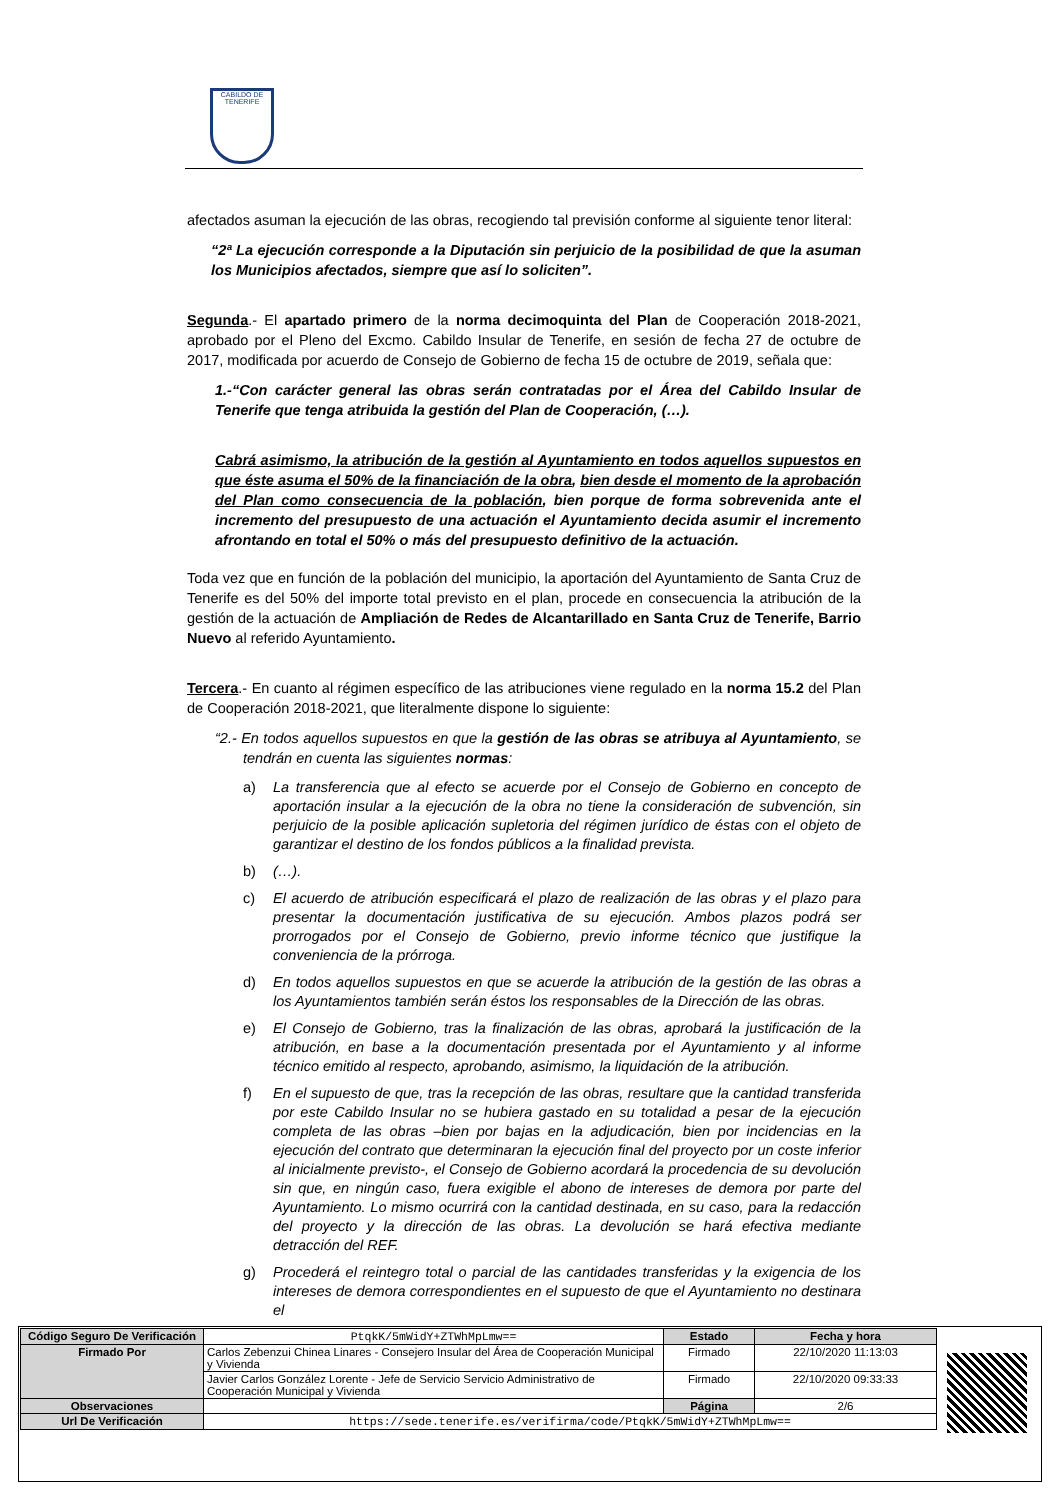CABILDO DE TENERIFE
afectados asuman la ejecución de las obras, recogiendo tal previsión conforme al siguiente tenor literal:
“2ª La ejecución corresponde a la Diputación sin perjuicio de la posibilidad de que la asuman los Municipios afectados, siempre que así lo soliciten”.
Segunda.- El apartado primero de la norma decimoquinta del Plan de Cooperación 2018-2021, aprobado por el Pleno del Excmo. Cabildo Insular de Tenerife, en sesión de fecha 27 de octubre de 2017, modificada por acuerdo de Consejo de Gobierno de fecha 15 de octubre de 2019, señala que:
1.-“Con carácter general las obras serán contratadas por el Área del Cabildo Insular de Tenerife que tenga atribuida la gestión del Plan de Cooperación, (…).
Cabrá asimismo, la atribución de la gestión al Ayuntamiento en todos aquellos supuestos en que éste asuma el 50% de la financiación de la obra, bien desde el momento de la aprobación del Plan como consecuencia de la población, bien porque de forma sobrevenida ante el incremento del presupuesto de una actuación el Ayuntamiento decida asumir el incremento afrontando en total el 50% o más del presupuesto definitivo de la actuación.
Toda vez que en función de la población del municipio, la aportación del Ayuntamiento de Santa Cruz de Tenerife es del 50% del importe total previsto en el plan, procede en consecuencia la atribución de la gestión de la actuación de Ampliación de Redes de Alcantarillado en Santa Cruz de Tenerife, Barrio Nuevo al referido Ayuntamiento.
Tercera.- En cuanto al régimen específico de las atribuciones viene regulado en la norma 15.2 del Plan de Cooperación 2018-2021, que literalmente dispone lo siguiente:
“2.- En todos aquellos supuestos en que la gestión de las obras se atribuya al Ayuntamiento, se tendrán en cuenta las siguientes normas:
a) La transferencia que al efecto se acuerde por el Consejo de Gobierno en concepto de aportación insular a la ejecución de la obra no tiene la consideración de subvención, sin perjuicio de la posible aplicación supletoria del régimen jurídico de éstas con el objeto de garantizar el destino de los fondos públicos a la finalidad prevista.
b) (…).
c) El acuerdo de atribución especificará el plazo de realización de las obras y el plazo para presentar la documentación justificativa de su ejecución. Ambos plazos podrá ser prorrogados por el Consejo de Gobierno, previo informe técnico que justifique la conveniencia de la prórroga.
d) En todos aquellos supuestos en que se acuerde la atribución de la gestión de las obras a los Ayuntamientos también serán éstos los responsables de la Dirección de las obras.
e) El Consejo de Gobierno, tras la finalización de las obras, aprobará la justificación de la atribución, en base a la documentación presentada por el Ayuntamiento y al informe técnico emitido al respecto, aprobando, asimismo, la liquidación de la atribución.
f) En el supuesto de que, tras la recepción de las obras, resultare que la cantidad transferida por este Cabildo Insular no se hubiera gastado en su totalidad a pesar de la ejecución completa de las obras –bien por bajas en la adjudicación, bien por incidencias en la ejecución del contrato que determinaran la ejecución final del proyecto por un coste inferior al inicialmente previsto-, el Consejo de Gobierno acordará la procedencia de su devolución sin que, en ningún caso, fuera exigible el abono de intereses de demora por parte del Ayuntamiento. Lo mismo ocurrirá con la cantidad destinada, en su caso, para la redacción del proyecto y la dirección de las obras. La devolución se hará efectiva mediante detracción del REF.
g) Procederá el reintegro total o parcial de las cantidades transferidas y la exigencia de los intereses de demora correspondientes en el supuesto de que el Ayuntamiento no destinara el
| Código Seguro De Verificación | PtqkK/5mWidY+ZTWhMpLmw== | Estado | Fecha y hora |
| Firmado Por | Carlos Zebenzui Chinea Linares - Consejero Insular del Área de Cooperación Municipal y Vivienda | Firmado | 22/10/2020 11:13:03 |
| | Javier Carlos González Lorente - Jefe de Servicio Servicio Administrativo de Cooperación Municipal y Vivienda | Firmado | 22/10/2020 09:33:33 |
| Observaciones | | Página | 2/6 |
| Url De Verificación | https://sede.tenerife.es/verifirma/code/PtqkK/5mWidY+ZTWhMpLmw== | | |